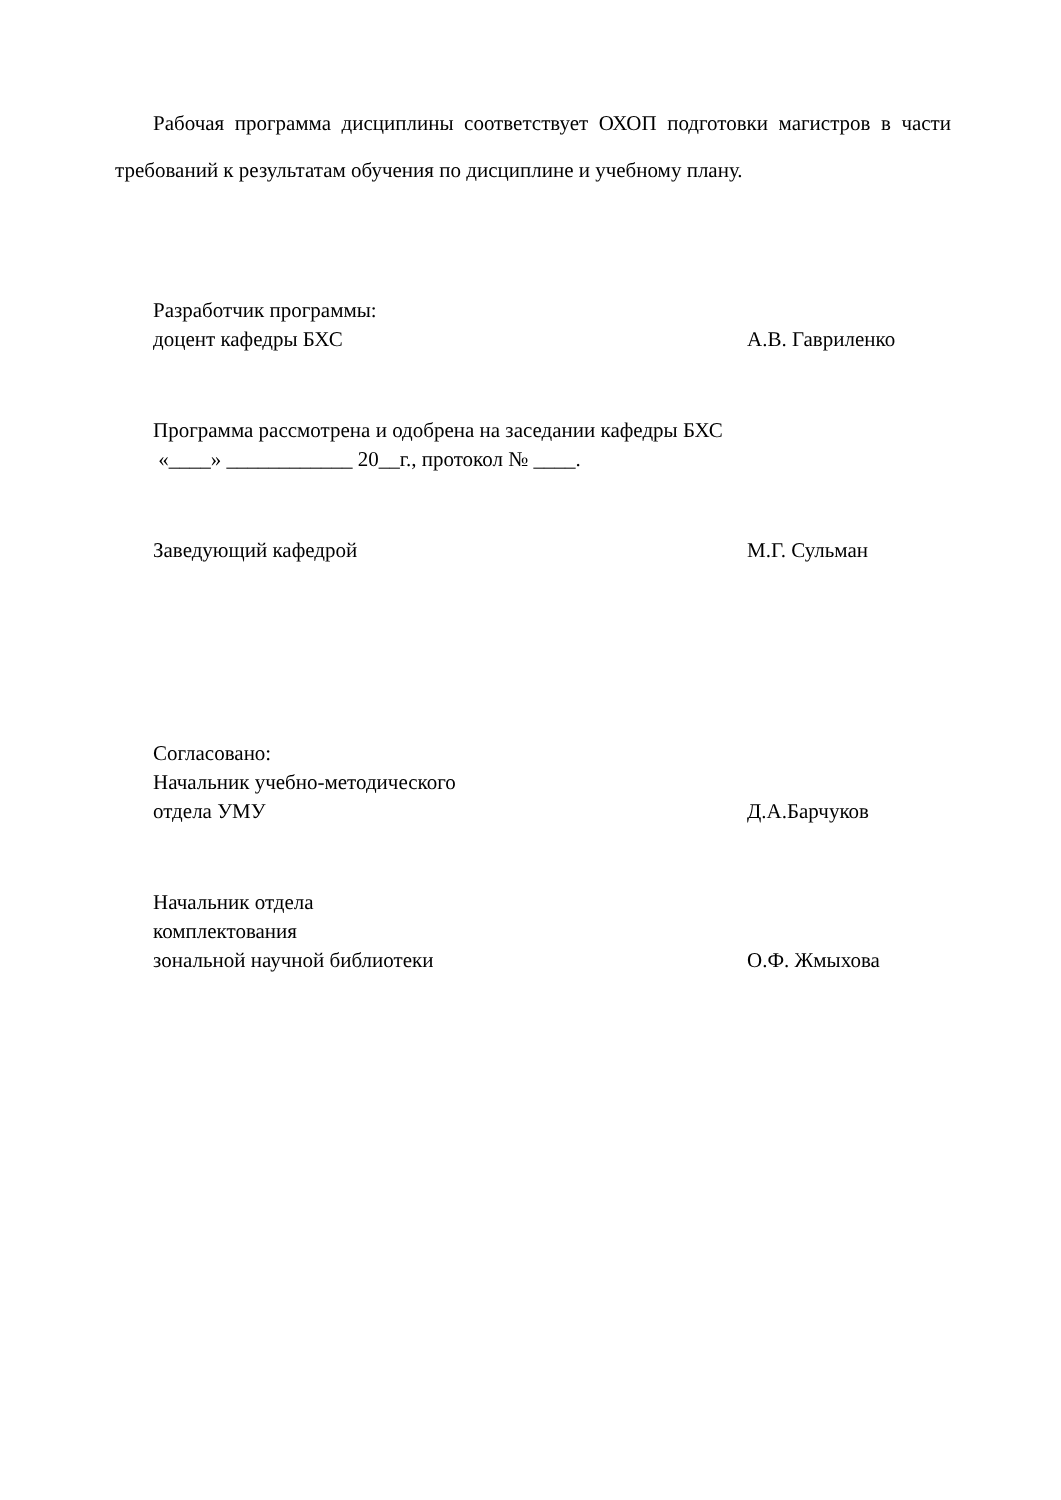Рабочая программа дисциплины соответствует ОХОП подготовки магистров в части требований к результатам обучения по дисциплине и учебному плану.
Разработчик программы:
доцент кафедры БХС А.В. Гавриленко
Программа рассмотрена и одобрена на заседании кафедры БХС
«____» ____________ 20__г., протокол № ____.
Заведующий кафедрой М.Г. Сульман
Согласовано:
Начальник учебно-методического
отдела УМУ Д.А.Барчуков
Начальник отдела
комплектования
зональной научной библиотеки О.Ф. Жмыхова